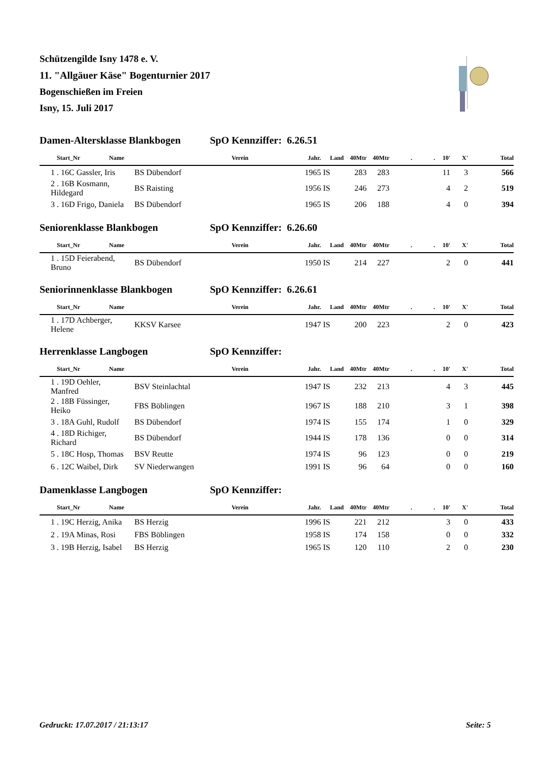Schützengilde Isny 1478 e. V.
11. "Allgäuer Käse" Bogenturnier 2017
Bogenschießen im Freien
Isny, 15. Juli 2017
Damen-Altersklasse Blankbogen SpO Kennziffer: 6.26.51
| Start_Nr | Name | Verein | Jahr. | Land | 40Mtr | 40Mtr | . | . | 10' | X' | Total |
| --- | --- | --- | --- | --- | --- | --- | --- | --- | --- | --- | --- |
| 1 . 16C Gassler, Iris | | BS Dübendorf | 1965 | IS | 283 | 283 | | | 11 | 3 | 566 |
| 2 . 16B Kosmann, Hildegard | | BS Raisting | 1956 | IS | 246 | 273 | | | 4 | 2 | 519 |
| 3 . 16D Frigo, Daniela | | BS Dübendorf | 1965 | IS | 206 | 188 | | | 4 | 0 | 394 |
Seniorenklasse Blankbogen SpO Kennziffer: 6.26.60
| Start_Nr | Name | Verein | Jahr. | Land | 40Mtr | 40Mtr | . | . | 10' | X' | Total |
| --- | --- | --- | --- | --- | --- | --- | --- | --- | --- | --- | --- |
| 1 . 15D Feierabend, Bruno | | BS Dübendorf | 1950 | IS | 214 | 227 | | | 2 | 0 | 441 |
Seniorinnenklasse Blankbogen SpO Kennziffer: 6.26.61
| Start_Nr | Name | Verein | Jahr. | Land | 40Mtr | 40Mtr | . | . | 10' | X' | Total |
| --- | --- | --- | --- | --- | --- | --- | --- | --- | --- | --- | --- |
| 1 . 17D Achberger, Helene | | KKSV Karsee | 1947 | IS | 200 | 223 | | | 2 | 0 | 423 |
Herrenklasse Langbogen SpO Kennziffer:
| Start_Nr | Name | Verein | Jahr. | Land | 40Mtr | 40Mtr | . | . | 10' | X' | Total |
| --- | --- | --- | --- | --- | --- | --- | --- | --- | --- | --- | --- |
| 1 . 19D Oehler, Manfred | | BSV Steinlachtal | 1947 | IS | 232 | 213 | | | 4 | 3 | 445 |
| 2 . 18B Füssinger, Heiko | | FBS Böblingen | 1967 | IS | 188 | 210 | | | 3 | 1 | 398 |
| 3 . 18A Guhl, Rudolf | | BS Dübendorf | 1974 | IS | 155 | 174 | | | 1 | 0 | 329 |
| 4 . 18D Richiger, Richard | | BS Dübendorf | 1944 | IS | 178 | 136 | | | 0 | 0 | 314 |
| 5 . 18C Hosp, Thomas | | BSV Reutte | 1974 | IS | 96 | 123 | | | 0 | 0 | 219 |
| 6 . 12C Waibel, Dirk | | SV Niederwangen | 1991 | IS | 96 | 64 | | | 0 | 0 | 160 |
Damenklasse Langbogen SpO Kennziffer:
| Start_Nr | Name | Verein | Jahr. | Land | 40Mtr | 40Mtr | . | . | 10' | X' | Total |
| --- | --- | --- | --- | --- | --- | --- | --- | --- | --- | --- | --- |
| 1 . 19C Herzig, Anika | | BS Herzig | 1996 | IS | 221 | 212 | | | 3 | 0 | 433 |
| 2 . 19A Minas, Rosi | | FBS Böblingen | 1958 | IS | 174 | 158 | | | 0 | 0 | 332 |
| 3 . 19B Herzig, Isabel | | BS Herzig | 1965 | IS | 120 | 110 | | | 2 | 0 | 230 |
Gedruckt: 17.07.2017 / 21:13:17 Seite: 5